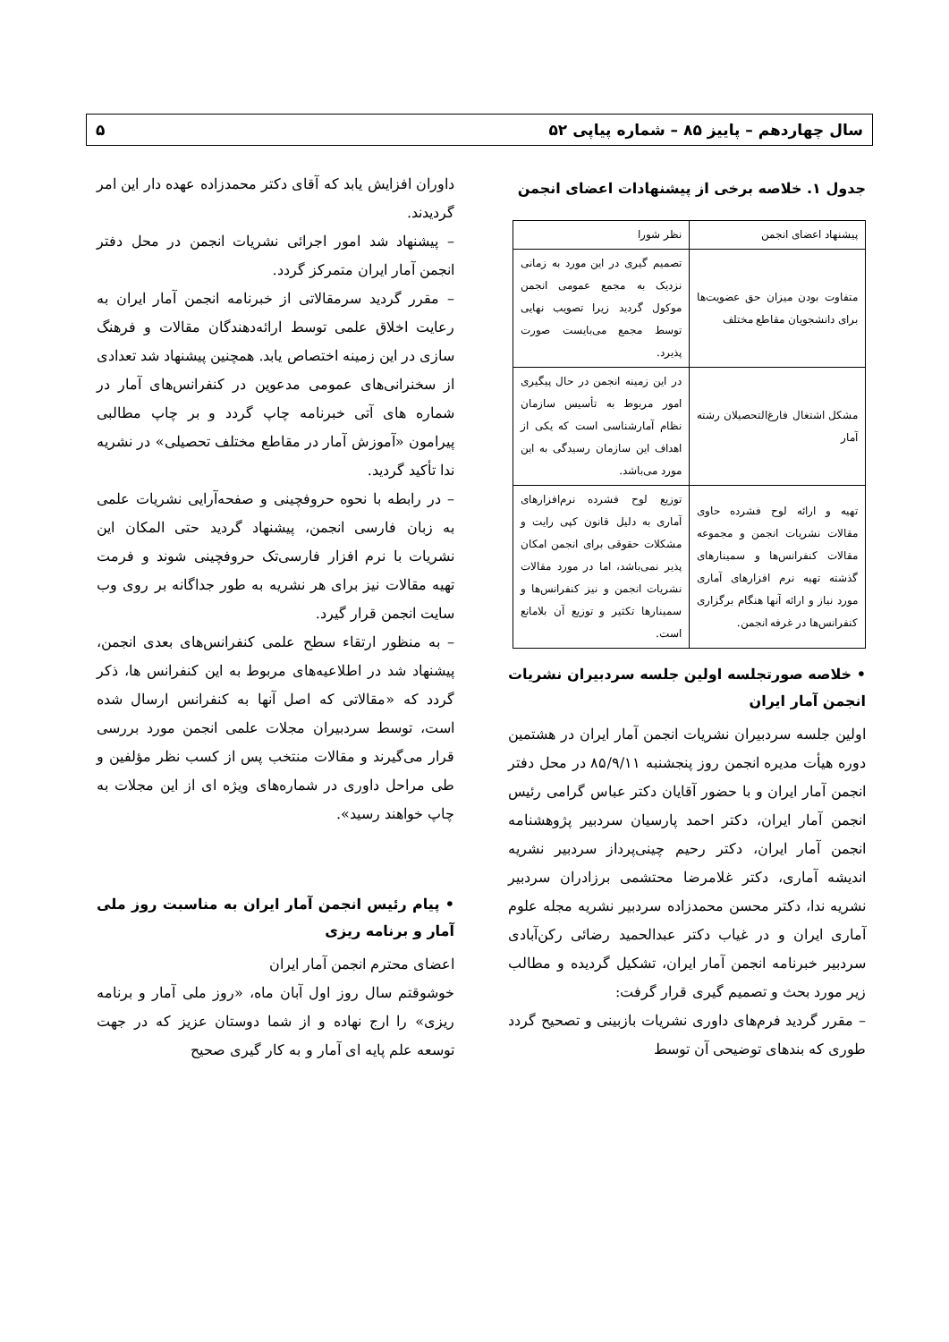سال چهاردهم – پاییز ۸۵ – شماره پیاپی ۵۲ ۵
جدول ۱. خلاصه برخی از پیشنهادات اعضای انجمن
| پیشنهاد اعضای انجمن | نظر شورا |
| --- | --- |
| متفاوت بودن میزان حق عضویت‌ها برای دانشجویان مقاطع مختلف | تصمیم گیری در این مورد به زمانی نزدیک به مجمع عمومی انجمن موکول گردید زیرا تصویب نهایی توسط مجمع می‌بایست صورت پذیرد. |
| مشکل اشتغال فارغ‌التحصیلان رشته آمار | در این زمینه انجمن در حال پیگیری امور مربوط به تأسیس سازمان نظام آمارشناسی است که یکی از اهداف این سازمان رسیدگی به این مورد می‌باشد. |
| تهیه و ارائه لوح فشرده حاوی مقالات نشریات انجمن و مجموعه مقالات کنفرانس‌ها و سمینارهای گذشته تهیه نرم افزارهای آماری مورد نیاز و ارائه آنها هنگام برگزاری کنفرانس‌ها در غرفه انجمن. | توزیع لوح فشرده نرم‌افزارهای آماری به دلیل قانون کپی رایت و مشکلات حقوقی برای انجمن امکان پذیر نمی‌باشد، اما در مورد مقالات نشریات انجمن و نیز کنفرانس‌ها و سمینارها تکثیر و توزیع آن بلامانع است. |
• خلاصه صورتجلسه اولین جلسه سردبیران نشریات انجمن آمار ایران
اولین جلسه سردبیران نشریات انجمن آمار ایران در هشتمین دوره هیأت مدیره انجمن روز پنجشنبه ۸۵/۹/۱۱ در محل دفتر انجمن آمار ایران و با حضور آقایان دکتر عباس گرامی رئیس انجمن آمار ایران، دکتر احمد پارسیان سردبیر پژوهشنامه انجمن آمار ایران، دکتر رحیم چینی‌پرداز سردبیر نشریه اندیشه آماری، دکتر غلامرضا محتشمی برزادران سردبیر نشریه ندا، دکتر محسن محمدزاده سردبیر نشریه مجله علوم آماری ایران و در غیاب دکتر عبدالحمید رضائی رکن‌آبادی سردبیر خبرنامه انجمن آمار ایران، تشکیل گردیده و مطالب زیر مورد بحث و تصمیم گیری قرار گرفت:
– مقرر گردید فرم‌های داوری نشریات بازبینی و تصحیح گردد طوری که بندهای توضیحی آن توسط
داوران افزایش یابد که آقای دکتر محمدزاده عهده دار این امر گردیدند.
– پیشنهاد شد امور اجرائی نشریات انجمن در محل دفتر انجمن آمار ایران متمرکز گردد.
– مقرر گردید سرمقالاتی از خبرنامه انجمن آمار ایران به رعایت اخلاق علمی توسط ارائه‌دهندگان مقالات و فرهنگ سازی در این زمینه اختصاص یابد. همچنین پیشنهاد شد تعدادی از سخنرانی‌های عمومی مدعوین در کنفرانس‌های آمار در شماره های آتی خبرنامه چاپ گردد و بر چاپ مطالبی پیرامون «آموزش آمار در مقاطع مختلف تحصیلی» در نشریه ندا تأکید گردید.
– در رابطه با نحوه حروفچینی و صفحه‌آرایی نشریات علمی به زبان فارسی انجمن، پیشنهاد گردید حتی المکان این نشریات با نرم افزار فارسی‌تک حروفچینی شوند و فرمت تهیه مقالات نیز برای هر نشریه به طور جداگانه بر روی وب سایت انجمن قرار گیرد.
– به منظور ارتقاء سطح علمی کنفرانس‌های بعدی انجمن، پیشنهاد شد در اطلاعیه‌های مربوط به این کنفرانس ها، ذکر گردد که «مقالاتی که اصل آنها به کنفرانس ارسال شده است، توسط سردبیران مجلات علمی انجمن مورد بررسی قرار می‌گیرند و مقالات منتخب پس از کسب نظر مؤلفین و طی مراحل داوری در شماره‌های ویژه ای از این مجلات به چاپ خواهند رسید».
• پیام رئیس انجمن آمار ایران به مناسبت روز ملی آمار و برنامه ریزی
اعضای محترم انجمن آمار ایران
خوشوقتم سال روز اول آبان ماه، «روز ملی آمار و برنامه ریزی» را ارج نهاده و از شما دوستان عزیز که در جهت توسعه علم پایه ای آمار و به کار گیری صحیح